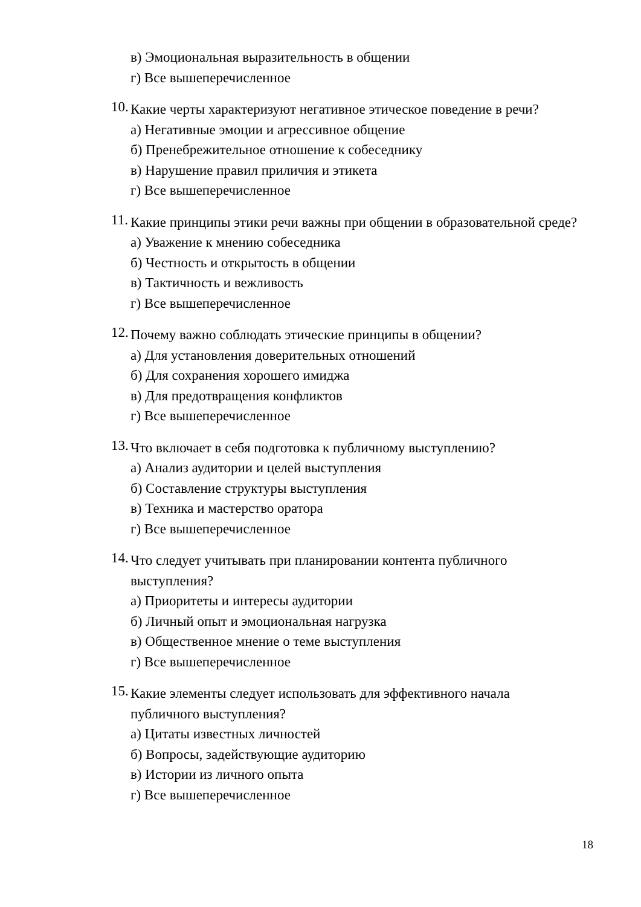в) Эмоциональная выразительность в общении
г) Все вышеперечисленное
10.
Какие черты характеризуют негативное этическое поведение в речи?
а) Негативные эмоции и агрессивное общение
б) Пренебрежительное отношение к собеседнику
в) Нарушение правил приличия и этикета
г) Все вышеперечисленное
11.
Какие принципы этики речи важны при общении в образовательной среде?
а) Уважение к мнению собеседника
б) Честность и открытость в общении
в) Тактичность и вежливость
г) Все вышеперечисленное
12.
Почему важно соблюдать этические принципы в общении?
а) Для установления доверительных отношений
б) Для сохранения хорошего имиджа
в) Для предотвращения конфликтов
г) Все вышеперечисленное
13.
Что включает в себя подготовка к публичному выступлению?
а) Анализ аудитории и целей выступления
б) Составление структуры выступления
в) Техника и мастерство оратора
г) Все вышеперечисленное
14.
Что следует учитывать при планировании контента публичного выступления?
а) Приоритеты и интересы аудитории
б) Личный опыт и эмоциональная нагрузка
в) Общественное мнение о теме выступления
г) Все вышеперечисленное
15.
Какие элементы следует использовать для эффективного начала публичного выступления?
а) Цитаты известных личностей
б) Вопросы, задействующие аудиторию
в) Истории из личного опыта
г) Все вышеперечисленное
18